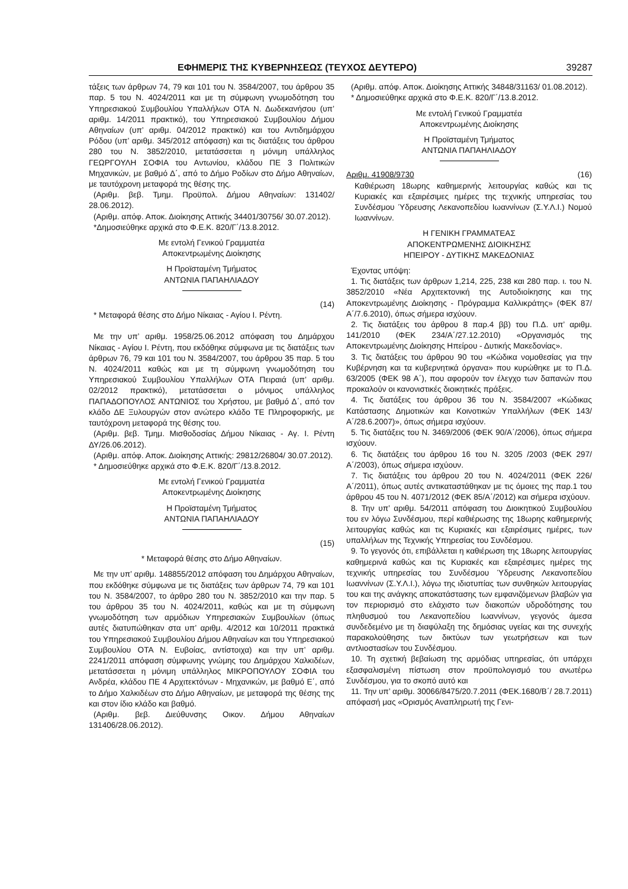ΕΦΗΜΕΡΙΣ ΤΗΣ ΚΥΒΕΡΝΗΣΕΩΣ (ΤΕΥΧΟΣ ΔΕΥΤΕΡΟ) 39287
τάξεις των άρθρων 74, 79 και 101 του Ν. 3584/2007, του άρθρου 35 παρ. 5 του Ν. 4024/2011 και με τη σύμφωνη γνωμοδότηση του Υπηρεσιακού Συμβουλίου Υπαλλήλων ΟΤΑ Ν. Δωδεκανήσου (υπ’ αριθμ. 14/2011 πρακτικό), του Υπηρεσιακού Συμβουλίου Δήμου Αθηναίων (υπ’ αριθμ. 04/2012 πρακτικό) και του Αντιδημάρχου Ρόδου (υπ’ αριθμ. 345/2012 απόφαση) και τις διατάξεις του άρθρου 280 του Ν. 3852/2010, μετατάσσεται η μόνιμη υπάλληλος ΓΕΩΡΓΟΥΛΗ ΣΟΦΙΑ του Αντωνίου, κλάδου ΠΕ 3 Πολιτικών Μηχανικών, με βαθμό Δ΄, από το Δήμο Ροδίων στο Δήμο Αθηναίων, με ταυτόχρονη μεταφορά της θέσης της.
(Αριθμ. βεβ. Τμημ. Προϋπολ. Δήμου Αθηναίων: 131402/ 28.06.2012).
(Αριθμ. απόφ. Αποκ. Διοίκησης Αττικής 34401/30756/ 30.07.2012).
*Δημοσιεύθηκε αρχικά στο Φ.Ε.Κ. 820/Γ΄/13.8.2012.
Με εντολή Γενικού Γραμματέα
Αποκεντρωμένης Διοίκησης
Η Προϊσταμένη Τμήματος
ΑΝΤΩΝΙΑ ΠΑΠΑΗΛΙΑΔΟΥ
(14)
* Μεταφορά θέσης στο Δήμο Νίκαιας - Αγίου Ι. Ρέντη.
Με την υπ’ αριθμ. 1958/25.06.2012 απόφαση του Δημάρχου Νίκαιας - Αγίου Ι. Ρέντη, που εκδόθηκε σύμφωνα με τις διατάξεις των άρθρων 76, 79 και 101 του Ν. 3584/2007, του άρθρου 35 παρ. 5 του Ν. 4024/2011 καθώς και με τη σύμφωνη γνωμοδότηση του Υπηρεσιακού Συμβουλίου Υπαλλήλων ΟΤΑ Πειραιά (υπ’ αριθμ. 02/2012 πρακτικό), μετατάσσεται ο μόνιμος υπάλληλος ΠΑΠΑΔΟΠΟΥΛΟΣ ΑΝΤΩΝΙΟΣ του Χρήστου, με βαθμό Δ΄, από τον κλάδο ΔΕ Ξυλουργών στον ανώτερο κλάδο ΤΕ Πληροφορικής, με ταυτόχρονη μεταφορά της θέσης του.
(Αριθμ. βεβ. Τμημ. Μισθοδοσίας Δήμου Νίκαιας - Αγ. Ι. Ρέντη ΔΥ/26.06.2012).
(Αριθμ. απόφ. Αποκ. Διοίκησης Αττικής: 29812/26804/ 30.07.2012).
* Δημοσιεύθηκε αρχικά στο Φ.Ε.Κ. 820/Γ΄/13.8.2012.
Με εντολή Γενικού Γραμματέα
Αποκεντρωμένης Διοίκησης
Η Προϊσταμένη Τμήματος
ΑΝΤΩΝΙΑ ΠΑΠΑΗΛΙΑΔΟΥ
(15)
* Μεταφορά θέσης στο Δήμο Αθηναίων.
Με την υπ’ αριθμ. 148855/2012 απόφαση του Δημάρχου Αθηναίων, που εκδόθηκε σύμφωνα με τις διατάξεις των άρθρων 74, 79 και 101 του Ν. 3584/2007, το άρθρο 280 του Ν. 3852/2010 και την παρ. 5 του άρθρου 35 του Ν. 4024/2011, καθώς και με τη σύμφωνη γνωμοδότηση των αρμόδιων Υπηρεσιακών Συμβουλίων (όπως αυτές διατυπώθηκαν στα υπ’ αριθμ. 4/2012 και 10/2011 πρακτικά του Υπηρεσιακού Συμβουλίου Δήμου Αθηναίων και του Υπηρεσιακού Συμβουλίου ΟΤΑ Ν. Ευβοίας, αντίστοιχα) και την υπ’ αριθμ. 2241/2011 απόφαση σύμφωνης γνώμης του Δημάρχου Χαλκιδέων, μετατάσσεται η μόνιμη υπάλληλος ΜΙΚΡΟΠΟΥΛΟΥ ΣΟΦΙΑ του Ανδρέα, κλάδου ΠΕ 4 Αρχιτεκτόνων - Μηχανικών, με βαθμό Ε΄, από το Δήμο Χαλκιδέων στο Δήμο Αθηναίων, με μεταφορά της θέσης της και στον ίδιο κλάδο και βαθμό.
(Αριθμ. βεβ. Διεύθυνσης Οικον. Δήμου Αθηναίων 131406/28.06.2012).
(Αριθμ. απόφ. Αποκ. Διοίκησης Αττικής 34848/31163/ 01.08.2012).
* Δημοσιεύθηκε αρχικά στο Φ.Ε.Κ. 820/Γ΄/13.8.2012.
Με εντολή Γενικού Γραμματέα
Αποκεντρωμένης Διοίκησης
Η Προϊσταμένη Τμήματος
ΑΝΤΩΝΙΑ ΠΑΠΑΗΛΙΑΔΟΥ
Αριθμ. 41908/9730 (16)
Καθιέρωση 18ωρης καθημερινής λειτουργίας καθώς και τις Κυριακές και εξαιρέσιμες ημέρες της τεχνικής υπηρεσίας του Συνδέσμου Ύδρευσης Λεκανοπεδίου Ιωαννίνων (Σ.Υ.Λ.Ι.) Νομού Ιωαννίνων.
Η ΓΕΝΙΚΗ ΓΡΑΜΜΑΤΕΑΣ
ΑΠΟΚΕΝΤΡΩΜΕΝΗΣ ΔΙΟΙΚΗΣΗΣ
ΗΠΕΙΡΟΥ - ΔΥΤΙΚΗΣ ΜΑΚΕΔΟΝΙΑΣ
Έχοντας υπόψη:
1. Τις διατάξεις των άρθρων 1,214, 225, 238 και 280 παρ. ι. του Ν. 3852/2010 «Νέα Αρχιτεκτονική της Αυτοδιοίκησης και της Αποκεντρωμένης Διοίκησης - Πρόγραμμα Καλλικράτης» (ΦΕΚ 87/Α΄/7.6.2010), όπως σήμερα ισχύουν.
2. Τις διατάξεις του άρθρου 8 παρ.4 ββ) του Π.Δ. υπ’ αριθμ. 141/2010 (ΦΕΚ 234/Α΄/27.12.2010) «Οργανισμός της Αποκεντρωμένης Διοίκησης Ηπείρου - Δυτικής Μακεδονίας».
3. Τις διατάξεις του άρθρου 90 του «Κώδικα νομοθεσίας για την Κυβέρνηση και τα κυβερνητικά όργανα» που κυρώθηκε με το Π.Δ. 63/2005 (ΦΕΚ 98 Α΄), που αφορούν τον έλεγχο των δαπανών που προκαλούν οι κανονιστικές διοικητικές πράξεις.
4. Τις διατάξεις του άρθρου 36 του Ν. 3584/2007 «Κώδικας Κατάστασης Δημοτικών και Κοινοτικών Υπαλλήλων (ΦΕΚ 143/Α΄/28.6.2007)», όπως σήμερα ισχύουν.
5. Τις διατάξεις του Ν. 3469/2006 (ΦΕΚ 90/Α΄/2006), όπως σήμερα ισχύουν.
6. Τις διατάξεις του άρθρου 16 του Ν. 3205 /2003 (ΦΕΚ 297/Α΄/2003), όπως σήμερα ισχύουν.
7. Τις διατάξεις του άρθρου 20 του Ν. 4024/2011 (ΦΕΚ 226/Α΄/2011), όπως αυτές αντικαταστάθηκαν με τις όμοιες της παρ.1 του άρθρου 45 του Ν. 4071/2012 (ΦΕΚ 85/Α΄/2012) και σήμερα ισχύουν.
8. Την υπ’ αριθμ. 54/2011 απόφαση του Διοικητικού Συμβουλίου του εν λόγω Συνδέσμου, περί καθιέρωσης της 18ωρης καθημερινής λειτουργίας καθώς και τις Κυριακές και εξαιρέσιμες ημέρες, των υπαλλήλων της Τεχνικής Υπηρεσίας του Συνδέσμου.
9. Το γεγονός ότι, επιβάλλεται η καθιέρωση της 18ωρης λειτουργίας καθημερινά καθώς και τις Κυριακές και εξαιρέσιμες ημέρες της τεχνικής υπηρεσίας του Συνδέσμου Ύδρευσης Λεκανοπεδίου Ιωαννίνων (Σ.Υ.Λ.Ι.), λόγω της ιδιοτυπίας των συνθηκών λειτουργίας του και της ανάγκης αποκατάστασης των εμφανιζόμενων βλαβών για τον περιορισμό στο ελάχιστο των διακοπών υδροδότησης του πληθυσμού του Λεκανοπεδίου Ιωαννίνων, γεγονός άμεσα συνδεδεμένο με τη διαφύλαξη της δημόσιας υγείας και της συνεχής παρακολούθησης των δικτύων των γεωτρήσεων και των αντλιοστασίων του Συνδέσμου.
10. Τη σχετική βεβαίωση της αρμόδιας υπηρεσίας, ότι υπάρχει εξασφαλισμένη πίστωση στον προϋπολογισμό του ανωτέρω Συνδέσμου, για το σκοπό αυτό και
11. Την υπ’ αριθμ. 30066/8475/20.7.2011 (ΦΕΚ.1680/Β΄/ 28.7.2011) απόφασή μας «Ορισμός Αναπληρωτή της Γενι-